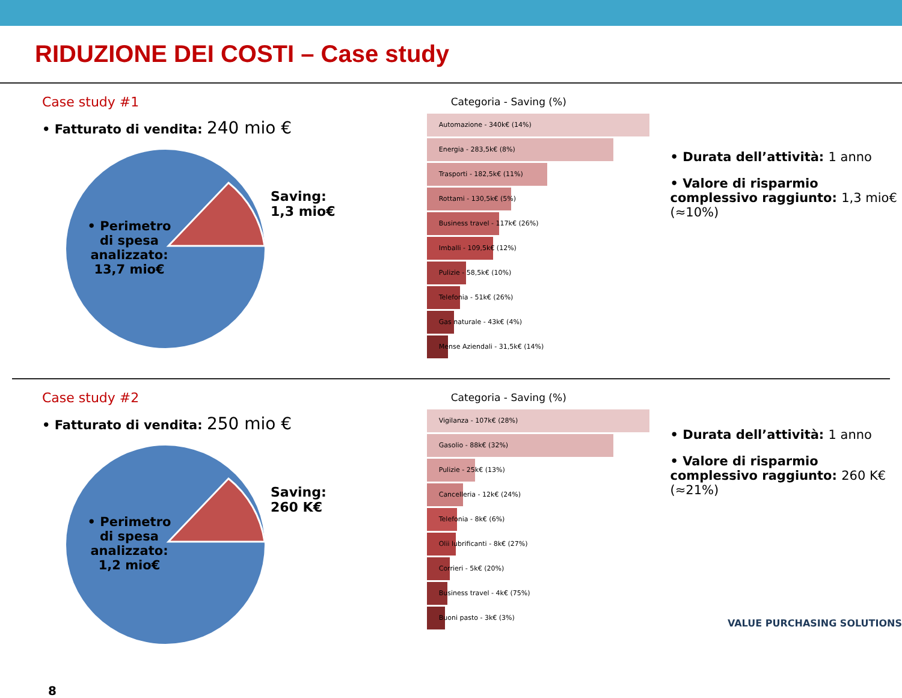RIDUZIONE DEI COSTI – Case study
Case study #1
• Fatturato di vendita: 240 mio €
• Perimetro di spesa analizzato: 13,7 mio€
Saving:
1,3 mio€
Categoria - Saving (%)
Automazione - 340k€ (14%)
Energia - 283,5k€ (8%)
Trasporti - 182,5k€ (11%)
Rottami - 130,5k€ (5%)
Business travel - 117k€ (26%)
Imballi - 109,5k€ (12%)
Pulizie - 58,5k€ (10%)
Telefonia - 51k€ (26%)
Gas naturale - 43k€ (4%)
Mense Aziendali - 31,5k€ (14%)
• Durata dell’attività: 1 anno
• Valore di risparmio complessivo raggiunto: 1,3 mio€ (≈10%)
Case study #2
• Fatturato di vendita: 250 mio €
• Perimetro di spesa analizzato: 1,2 mio€
Saving:
260 K€
8
Categoria - Saving (%)
Vigilanza - 107k€ (28%)
Gasolio - 88k€ (32%)
Pulizie - 25k€ (13%)
Cancelleria - 12k€ (24%)
Telefonia - 8k€ (6%)
Olii lubrificanti - 8k€ (27%)
Corrieri - 5k€ (20%)
Business travel - 4k€ (75%)
Buoni pasto - 3k€ (3%)
• Durata dell’attività: 1 anno
• Valore di risparmio complessivo raggiunto: 260 K€ (≈21%)
VALUE PURCHASING SOLUTIONS